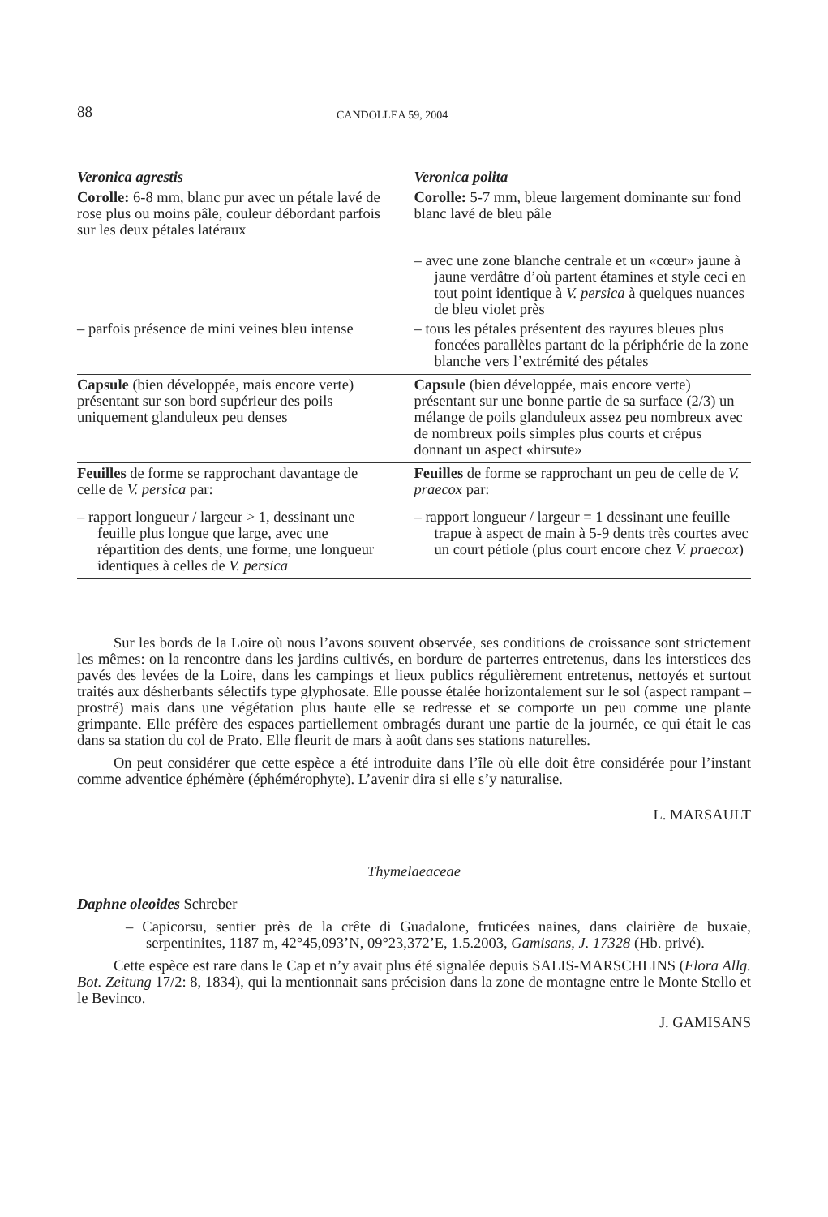88 CANDOLLEA 59, 2004
| Veronica agrestis | Veronica polita |
| --- | --- |
| Corolle: 6-8 mm, blanc pur avec un pétale lavé de rose plus ou moins pâle, couleur débordant parfois sur les deux pétales latéraux | Corolle: 5-7 mm, bleue largement dominante sur fond blanc lavé de bleu pâle |
| | – avec une zone blanche centrale et un «cœur» jaune à jaune verdâtre d’où partent étamines et style ceci en tout point identique à V. persica à quelques nuances de bleu violet près |
| – parfois présence de mini veines bleu intense | – tous les pétales présentent des rayures bleues plus foncées parallèles partant de la périphérie de la zone blanche vers l’extrémité des pétales |
| Capsule (bien développée, mais encore verte) présentant sur son bord supérieur des poils uniquement glanduleux peu denses | Capsule (bien développée, mais encore verte) présentant sur une bonne partie de sa surface (2/3) un mélange de poils glanduleux assez peu nombreux avec de nombreux poils simples plus courts et crépus donnant un aspect «hirsute» |
| Feuilles de forme se rapprochant davantage de celle de V. persica par: | Feuilles de forme se rapprochant un peu de celle de V. praecox par: |
| – rapport longueur / largeur > 1, dessinant une feuille plus longue que large, avec une répartition des dents, une forme, une longueur identiques à celles de V. persica | – rapport longueur / largeur = 1 dessinant une feuille trapue à aspect de main à 5-9 dents très courtes avec un court pétiole (plus court encore chez V. praecox ) |
Sur les bords de la Loire où nous l’avons souvent observée, ses conditions de croissance sont strictement les mêmes: on la rencontre dans les jardins cultivés, en bordure de parterres entretenus, dans les interstices des pavés des levées de la Loire, dans les campings et lieux publics régulièrement entretenus, nettoyés et surtout traités aux désherbants sélectifs type glyphosate. Elle pousse étalée horizontalement sur le sol (aspect rampant – prostré) mais dans une végétation plus haute elle se redresse et se comporte un peu comme une plante grimpante. Elle préfère des espaces partiellement ombragés durant une partie de la journée, ce qui était le cas dans sa station du col de Prato. Elle fleurit de mars à août dans ses stations naturelles.
On peut considérer que cette espèce a été introduite dans l’île où elle doit être considérée pour l’instant comme adventice éphémère (éphémérophyte). L’avenir dira si elle s’y naturalise.
L. MARSAULT
Thymelaeaceae
Daphne oleoides Schreber
– Capicorsu, sentier près de la crête di Guadalone, fruticées naines, dans clairière de buxaie, serpentinites, 1187 m, 42°45,093’N, 09°23,372’E, 1.5.2003, Gamisans, J. 17328 (Hb. privé).
Cette espèce est rare dans le Cap et n’y avait plus été signalée depuis SALIS-MARSCHLINS (Flora Allg. Bot. Zeitung 17/2: 8, 1834), qui la mentionnait sans précision dans la zone de montagne entre le Monte Stello et le Bevinco.
J. GAMISANS